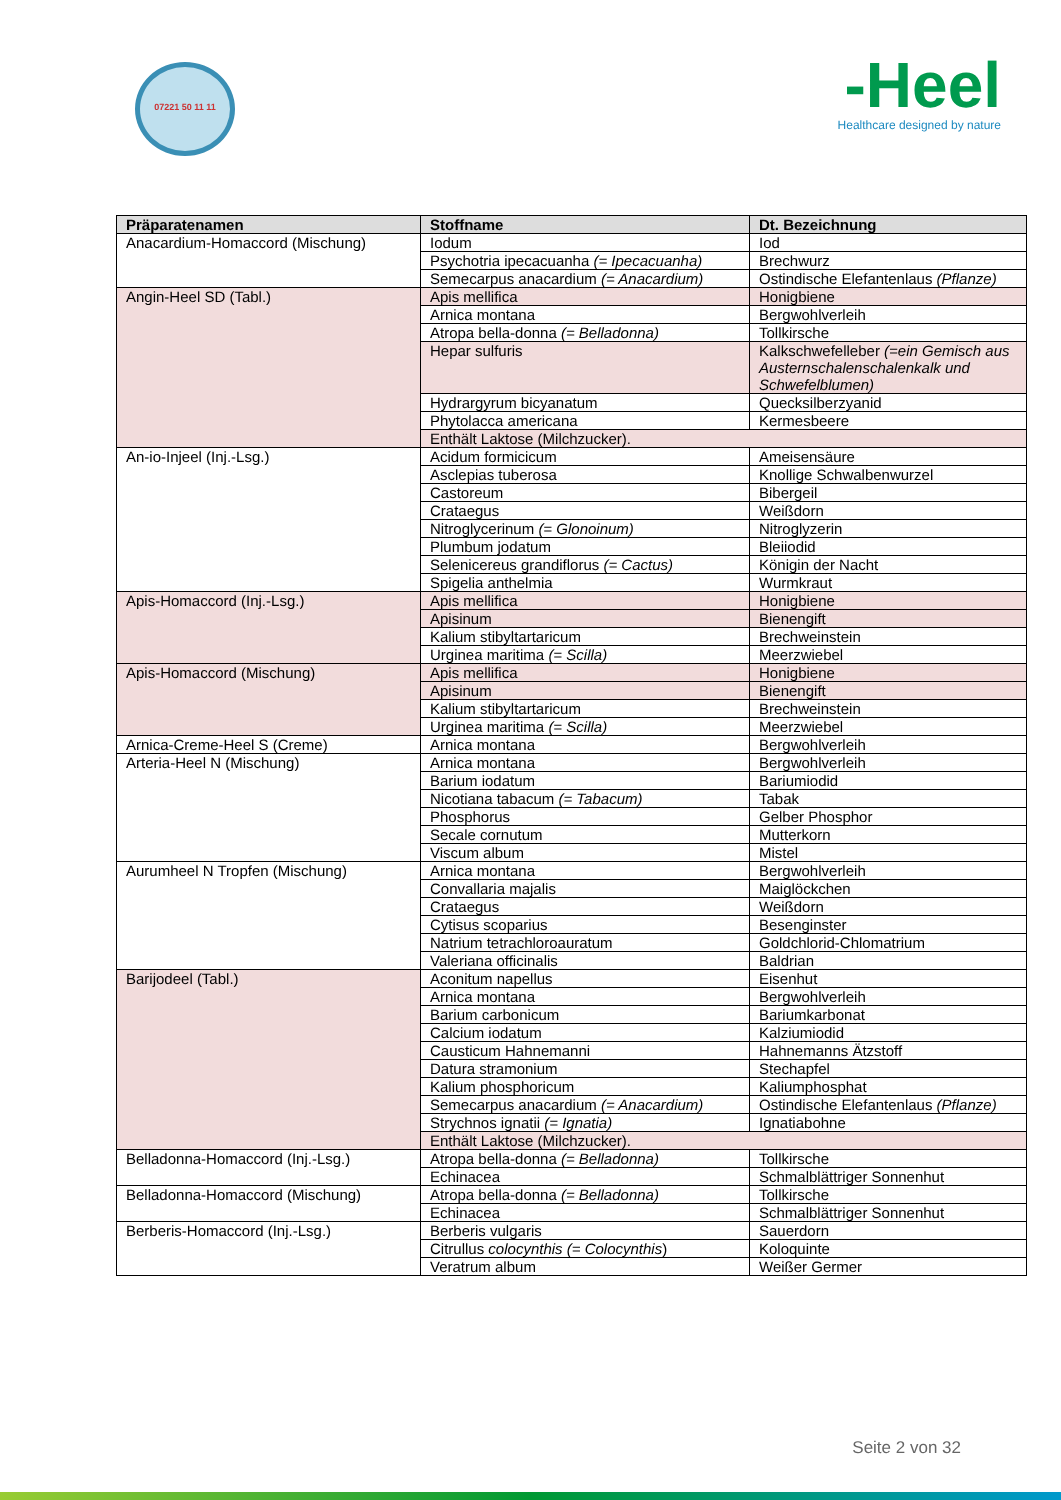07221 50 11 11
-Heel
Healthcare designed by nature
| Präparatenamen | Stoffname | Dt. Bezeichnung |
| --- | --- | --- |
| Anacardium-Homaccord (Mischung) | Iodum | Iod |
| | Psychotria ipecacuanha (= Ipecacuanha) | Brechwurz |
| | Semecarpus anacardium (= Anacardium) | Ostindische Elefantenlaus (Pflanze) |
| Angin-Heel SD (Tabl.) | Apis mellifica | Honigbiene |
| | Arnica montana | Bergwohlverleih |
| | Atropa bella-donna (= Belladonna) | Tollkirsche |
| | Hepar sulfuris | Kalkschwefelleber (=ein Gemisch aus Austernschalenschalenkalk und Schwefelblumen) |
| | Hydrargyrum bicyanatum | Quecksilberzyanid |
| | Phytolacca americana | Kermesbeere |
| | Enthält Laktose (Milchzucker). | |
| An-io-Injeel (Inj.-Lsg.) | Acidum formicicum | Ameisensäure |
| | Asclepias tuberosa | Knollige Schwalbenwurzel |
| | Castoreum | Bibergeil |
| | Crataegus | Weißdorn |
| | Nitroglycerinum (= Glonoinum) | Nitroglyzerin |
| | Plumbum jodatum | Bleiiodid |
| | Selenicereus grandiflorus (= Cactus) | Königin der Nacht |
| | Spigelia anthelmia | Wurmkraut |
| Apis-Homaccord (Inj.-Lsg.) | Apis mellifica | Honigbiene |
| | Apisinum | Bienengift |
| | Kalium stibyltartaricum | Brechweinstein |
| | Urginea maritima (= Scilla) | Meerzwiebel |
| Apis-Homaccord (Mischung) | Apis mellifica | Honigbiene |
| | Apisinum | Bienengift |
| | Kalium stibyltartaricum | Brechweinstein |
| | Urginea maritima (= Scilla) | Meerzwiebel |
| Arnica-Creme-Heel S (Creme) | Arnica montana | Bergwohlverleih |
| Arteria-Heel N (Mischung) | Arnica montana | Bergwohlverleih |
| | Barium iodatum | Bariumiodid |
| | Nicotiana tabacum (= Tabacum) | Tabak |
| | Phosphorus | Gelber Phosphor |
| | Secale cornutum | Mutterkorn |
| | Viscum album | Mistel |
| Aurumheel N Tropfen (Mischung) | Arnica montana | Bergwohlverleih |
| | Convallaria majalis | Maiglöckchen |
| | Crataegus | Weißdorn |
| | Cytisus scoparius | Besenginster |
| | Natrium tetrachloroauratum | Goldchlorid-Chlomatrium |
| | Valeriana officinalis | Baldrian |
| Barijodeel (Tabl.) | Aconitum napellus | Eisenhut |
| | Arnica montana | Bergwohlverleih |
| | Barium carbonicum | Bariumkarbonat |
| | Calcium iodatum | Kalziumiodid |
| | Causticum Hahnemanni | Hahnemanns Ätzstoff |
| | Datura stramonium | Stechapfel |
| | Kalium phosphoricum | Kaliumphosphat |
| | Semecarpus anacardium (= Anacardium) | Ostindische Elefantenlaus (Pflanze) |
| | Strychnos ignatii (= Ignatia) | Ignatiabohne |
| | Enthält Laktose (Milchzucker). | |
| Belladonna-Homaccord (Inj.-Lsg.) | Atropa bella-donna (= Belladonna) | Tollkirsche |
| | Echinacea | Schmalblättriger Sonnenhut |
| Belladonna-Homaccord (Mischung) | Atropa bella-donna (= Belladonna) | Tollkirsche |
| | Echinacea | Schmalblättriger Sonnenhut |
| Berberis-Homaccord (Inj.-Lsg.) | Berberis vulgaris | Sauerdorn |
| | Citrullus colocynthis (= Colocynthis ) | Koloquinte |
| | Veratrum album | Weißer Germer |
Seite 2 von 32